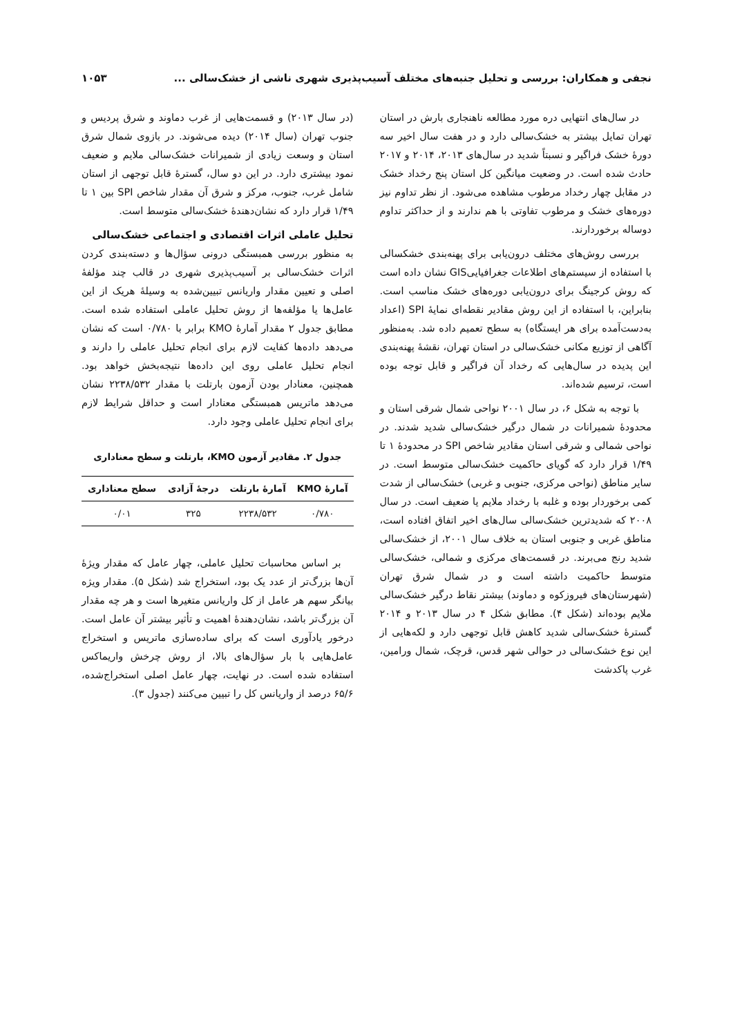نجفی و همکاران: بررسی و تحلیل جنبه‌های مختلف آسیب‌پذیری شهری ناشی از خشک‌سالی ... ۱۰۵۳
در سال‌های انتهایی دره مورد مطالعه ناهنجاری بارش در استان تهران تمایل بیشتر به خشک‌سالی دارد و در هفت سال اخیر سه دورهٔ خشک فراگیر و نسبتاً شدید در سال‌های ۲۰۱۳، ۲۰۱۴ و ۲۰۱۷ حادث شده است. در وضعیت میانگین کل استان پنج رخداد خشک در مقابل چهار رخداد مرطوب مشاهده می‌شود. از نظر تداوم نیز دوره‌های خشک و مرطوب تفاوتی با هم ندارند و از حداکثر تداوم دوساله برخوردارند.
بررسی روش‌های مختلف درون‌یابی برای پهنه‌بندی خشکسالی با استفاده از سیستم‌های اطلاعات جغرافیاییGIS نشان داده است که روش کرجینگ برای درون‌یابی دوره‌های خشک مناسب است. بنابراین، با استفاده از این روش مقادیر نقطه‌ای نمایهٔ SPI (اعداد به‌دست‌آمده برای هر ایستگاه) به سطح تعمیم داده شد. به‌منظور آگاهی از توزیع مکانی خشک‌سالی در استان تهران، نقشهٔ پهنه‌بندی این پدیده در سال‌هایی که رخداد آن فراگیر و قابل توجه بوده است، ترسیم شده‌اند.
با توجه به شکل ۶، در سال ۲۰۰۱ نواحی شمال شرقی استان و محدودهٔ شمیرانات در شمال درگیر خشک‌سالی شدید شدند. در نواحی شمالی و شرقی استان مقادیر شاخص SPI در محدودهٔ ۱ تا ۱/۴۹ قرار دارد که گویای حاکمیت خشک‌سالی متوسط است. در سایر مناطق (نواحی مرکزی، جنوبی و غربی) خشک‌سالی از شدت کمی برخوردار بوده و غلبه با رخداد ملایم یا ضعیف است. در سال ۲۰۰۸ که شدیدترین خشک‌سالی سال‌های اخیر اتفاق افتاده است، مناطق غربی و جنوبی استان به خلاف سال ۲۰۰۱، از خشک‌سالی شدید رنج می‌برند. در قسمت‌های مرکزی و شمالی، خشک‌سالی متوسط حاکمیت داشته است و در شمال شرق تهران (شهرستان‌های فیروزکوه و دماوند) بیشتر نقاط درگیر خشک‌سالی ملایم بوده‌اند (شکل ۴). مطابق شکل ۴ در سال ۲۰۱۳ و ۲۰۱۴ گسترهٔ خشک‌سالی شدید کاهش قابل توجهی دارد و لکه‌هایی از این نوع خشک‌سالی در حوالی شهر قدس، قرچک، شمال ورامین، غرب پاکدشت
(در سال ۲۰۱۳) و قسمت‌هایی از غرب دماوند و شرق پردیس و جنوب تهران (سال ۲۰۱۴) دیده می‌شوند. در بازوی شمال شرق استان و وسعت زیادی از شمیرانات خشک‌سالی ملایم و ضعیف نمود بیشتری دارد. در این دو سال، گسترهٔ قابل توجهی از استان شامل غرب، جنوب، مرکز و شرق آن مقدار شاخص SPI بین ۱ تا ۱/۴۹ قرار دارد که نشان‌دهندهٔ خشک‌سالی متوسط است.
تحلیل عاملی اثرات اقتصادی و اجتماعی خشک‌سالی
به منظور بررسی همبستگی درونی سؤال‌ها و دسته‌بندی کردن اثرات خشک‌سالی بر آسیب‌پذیری شهری در قالب چند مؤلفهٔ اصلی و تعیین مقدار واریانس تبیین‌شده به وسیلهٔ هریک از این عامل‌ها یا مؤلفه‌ها از روش تحلیل عاملی استفاده شده است. مطابق جدول ۲ مقدار آمارهٔ KMO برابر با ۰/۷۸۰ است که نشان می‌دهد داده‌ها کفایت لازم برای انجام تحلیل عاملی را دارند و انجام تحلیل عاملی روی این داده‌ها نتیجه‌بخش خواهد بود. همچنین، معنادار بودن آزمون بارتلت با مقدار ۲۲۳۸/۵۳۲ نشان می‌دهد ماتریس همبستگی معنادار است و حداقل شرایط لازم برای انجام تحلیل عاملی وجود دارد.
جدول ۲. مقادیر آزمون KMO، بارتلت و سطح معناداری
| آمارهٔ KMO | آمارهٔ بارتلت | درجهٔ آزادی | سطح معناداری |
| --- | --- | --- | --- |
| ۰/۷۸۰ | ۲۲۳۸/۵۳۲ | ۳۲۵ | ۰/۰۱ |
بر اساس محاسبات تحلیل عاملی، چهار عامل که مقدار ویژهٔ آن‌ها بزرگ‌تر از عدد یک بود، استخراج شد (شکل ۵). مقدار ویژه بیانگر سهم هر عامل از کل واریانس متغیرها است و هر چه مقدار آن بزرگ‌تر باشد، نشان‌دهندهٔ اهمیت و تأثیر بیشتر آن عامل است. درخور یادآوری است که برای ساده‌سازی ماتریس و استخراج عامل‌هایی با بار سؤال‌های بالا، از روش چرخش واریماکس استفاده شده است. در نهایت، چهار عامل اصلی استخراج‌شده، ۶۵/۶ درصد از واریانس کل را تبیین می‌کنند (جدول ۳).